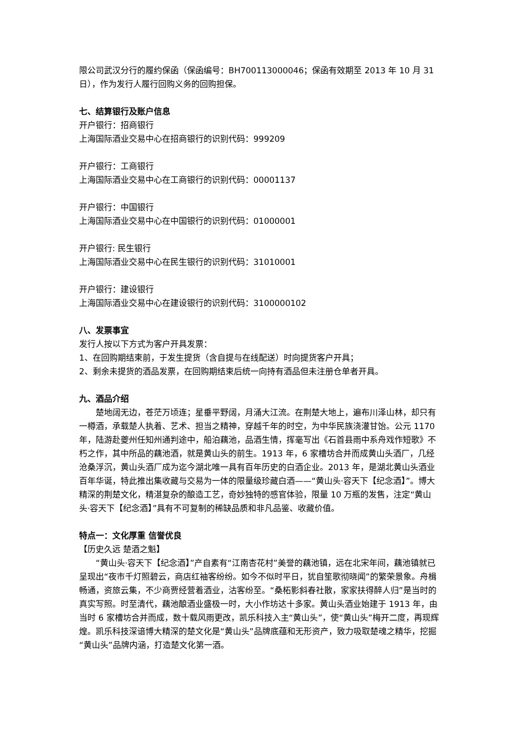限公司武汉分行的履约保函（保函编号：BH700113000046；保函有效期至 2013 年 10 月 31 日），作为发行人履行回购义务的回购担保。
七、结算银行及账户信息
开户银行：招商银行
上海国际酒业交易中心在招商银行的识别代码：999209
开户银行：工商银行
上海国际酒业交易中心在工商银行的识别代码：00001137
开户银行：中国银行
上海国际酒业交易中心在中国银行的识别代码：01000001
开户银行: 民生银行
上海国际酒业交易中心在民生银行的识别代码：31010001
开户银行：建设银行
上海国际酒业交易中心在建设银行的识别代码：3100000102
八、发票事宜
发行人按以下方式为客户开具发票：
1、在回购期结束前，于发生提货（含自提与在线配送）时向提货客户开具；
2、剩余未提货的酒品发票，在回购期结束后统一向持有酒品但未注册仓单者开具。
九、酒品介绍
楚地阔无边，苍茫万顷连；星垂平野阔，月涌大江流。在荆楚大地上，遍布川泽山林，却只有一樽酒，承载楚人执着、艺术、担当之精神，穿越千年的时空，为中华民族浇灌甘饴。公元 1170 年，陆游赴夔州任知州通判途中，船泊藕池，品酒生情，挥毫写出《石首县雨中系舟戏作短歌》不朽之作，其中所品的藕池酒，就是黄山头的前生。1913 年，6 家槽坊合并而成黄山头酒厂，几经沧桑浮沉，黄山头酒厂成为迄今湖北唯一具有百年历史的白酒企业。2013 年，是湖北黄山头酒业百年华诞，特此推出集收藏与交易为一体的限量级珍藏白酒——“黄山头·容天下【纪念酒】”。博大精深的荆楚文化，精湛复杂的酿造工艺，奇妙独特的感官体验，限量 10 万瓶的发售，注定“黄山头·容天下【纪念酒】”具有不可复制的稀缺品质和非凡品鉴、收藏价值。
特点一：文化厚重 信誉优良
【历史久远 楚酒之魁】
“黄山头·容天下【纪念酒】”产自素有“江南杏花村”美誉的藕池镇，远在北宋年间，藕池镇就已呈现出“夜市千灯照碧云，商店红袖客纷纷。如今不似时平日，犹自笙歌彻晓闻”的繁荣景象。舟楫畅通，资旅云集，不少商贾经营着酒业，沽客纷至。“桑柘影斜春社散，家家扶得醉人归”是当时的真实写照。时至清代，藕池酿酒业盛极一时，大小作坊达十多家。黄山头酒业始建于 1913 年，由当时 6 家槽坊合并而成，数十载风雨更改，凯乐科技入主“黄山头”，使“黄山头”梅开二度，再现辉煌。凯乐科技深谙博大精深的楚文化是“黄山头”品牌底蕴和无形资产，致力吸取楚魂之精华，挖掘“黄山头”品牌内涵，打造楚文化第一酒。